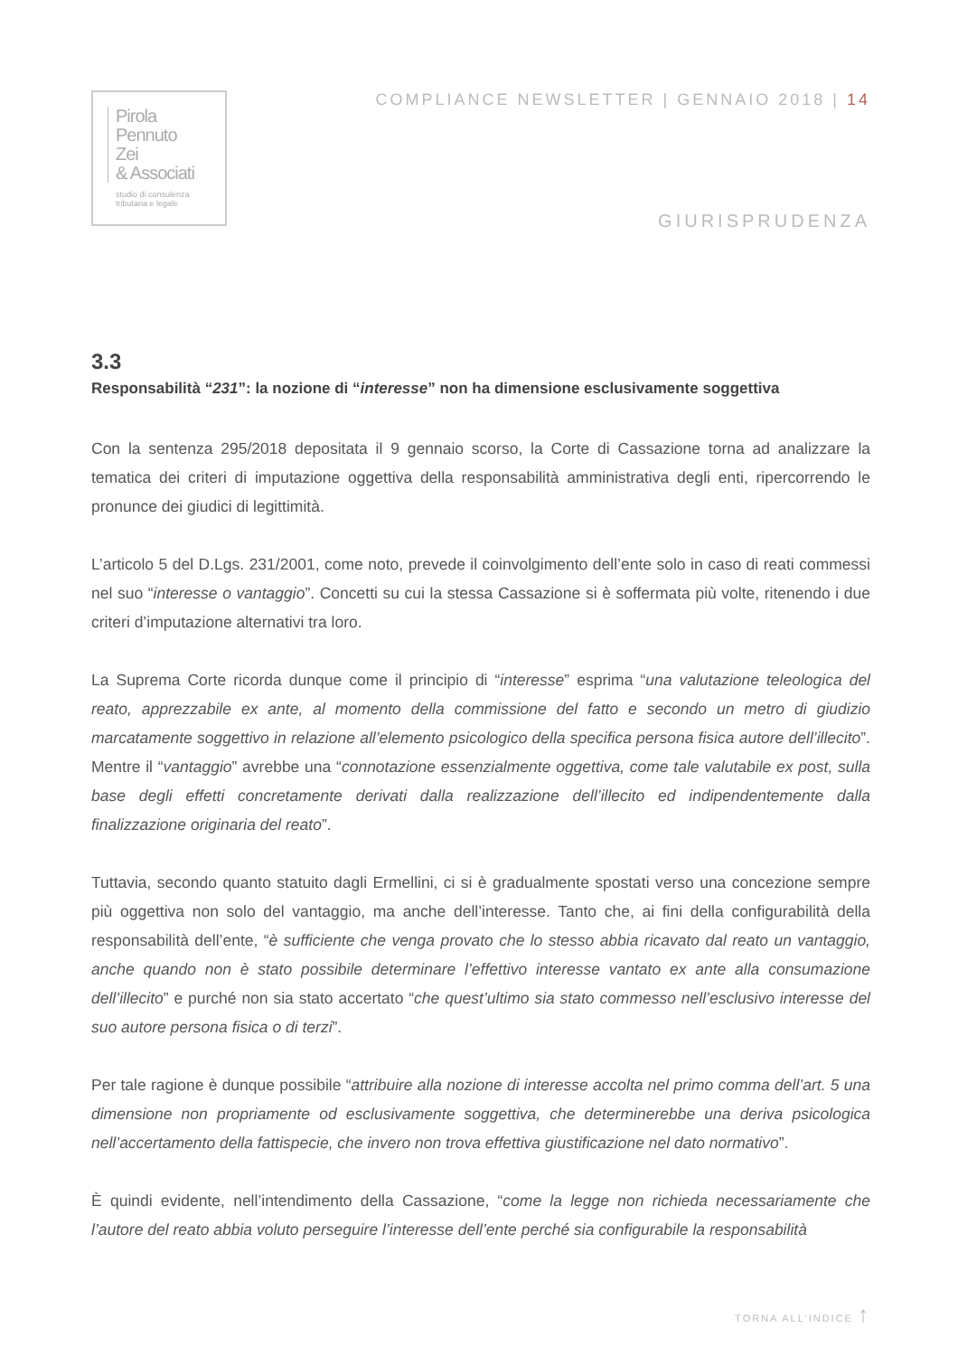Pirola
Pennuto
Zei
& Associati
studio di consulenza
tributaria e legale
COMPLIANCE NEWSLETTER | GENNAIO 2018 | 14
GIURISPRUDENZA
3.3
Responsabilità “231”: la nozione di “interesse” non ha dimensione esclusivamente soggettiva
Con la sentenza 295/2018 depositata il 9 gennaio scorso, la Corte di Cassazione torna ad analizzare la tematica dei criteri di imputazione oggettiva della responsabilità amministrativa degli enti, ripercorrendo le pronunce dei giudici di legittimità.
L’articolo 5 del D.Lgs. 231/2001, come noto, prevede il coinvolgimento dell’ente solo in caso di reati commessi nel suo “interesse o vantaggio”. Concetti su cui la stessa Cassazione si è soffermata più volte, ritenendo i due criteri d’imputazione alternativi tra loro.
La Suprema Corte ricorda dunque come il principio di “interesse” esprima “una valutazione teleologica del reato, apprezzabile ex ante, al momento della commissione del fatto e secondo un metro di giudizio marcatamente soggettivo in relazione all’elemento psicologico della specifica persona fisica autore dell’illecito”. Mentre il “vantaggio” avrebbe una “connotazione essenzialmente oggettiva, come tale valutabile ex post, sulla base degli effetti concretamente derivati dalla realizzazione dell’illecito ed indipendentemente dalla finalizzazione originaria del reato”.
Tuttavia, secondo quanto statuito dagli Ermellini, ci si è gradualmente spostati verso una concezione sempre più oggettiva non solo del vantaggio, ma anche dell’interesse. Tanto che, ai fini della configurabilità della responsabilità dell’ente, “è sufficiente che venga provato che lo stesso abbia ricavato dal reato un vantaggio, anche quando non è stato possibile determinare l’effettivo interesse vantato ex ante alla consumazione dell’illecito” e purché non sia stato accertato “che quest’ultimo sia stato commesso nell’esclusivo interesse del suo autore persona fisica o di terzi”.
Per tale ragione è dunque possibile “attribuire alla nozione di interesse accolta nel primo comma dell’art. 5 una dimensione non propriamente od esclusivamente soggettiva, che determinerebbe una deriva psicologica nell’accertamento della fattispecie, che invero non trova effettiva giustificazione nel dato normativo”.
È quindi evidente, nell’intendimento della Cassazione, “come la legge non richieda necessariamente che l’autore del reato abbia voluto perseguire l’interesse dell’ente perché sia configurabile la responsabilità
TORNA ALL’INDICE ↑